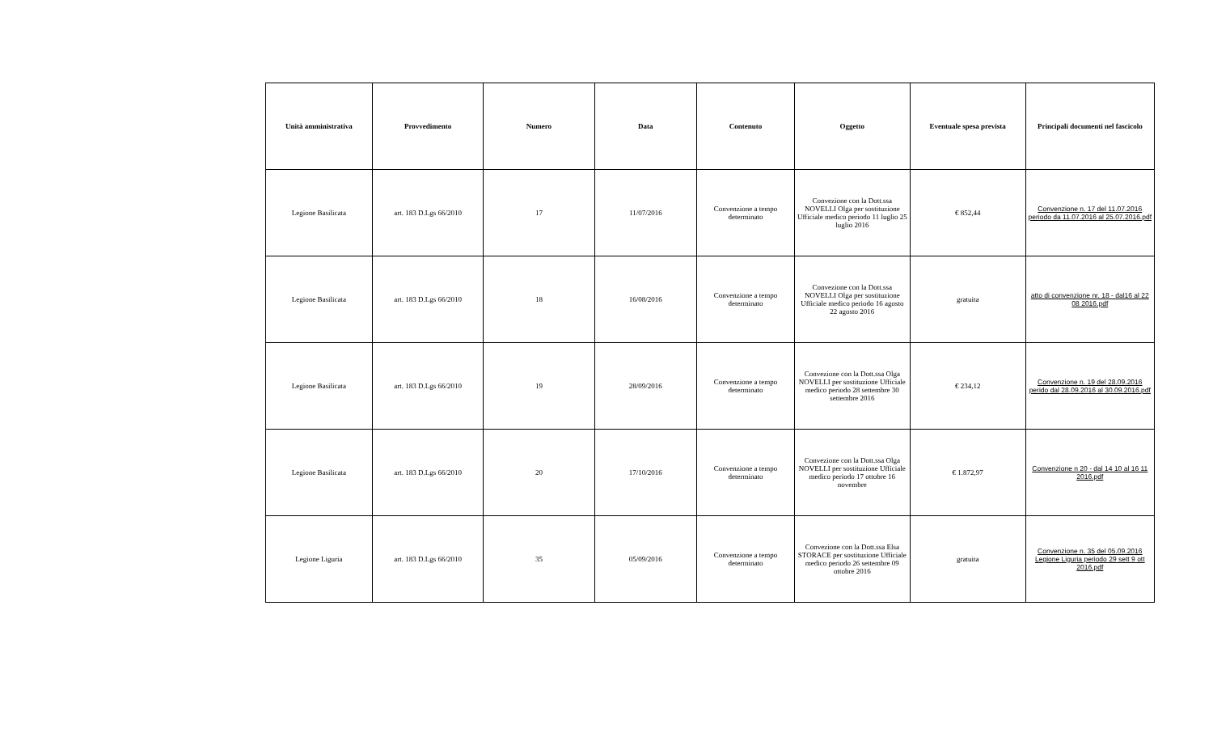| Unità amministrativa | Provvedimento | Numero | Data | Contenuto | Oggetto | Eventuale spesa prevista | Principali documenti nel fascicolo |
| --- | --- | --- | --- | --- | --- | --- | --- |
| Legione Basilicata | art. 183 D.Lgs 66/2010 | 17 | 11/07/2016 | Convenzione a tempo determinato | Convezione con la Dott.ssa NOVELLI Olga per sostituzione Ufficiale medico periodo 11 luglio 25 luglio 2016 | € 852,44 | Convenzione n. 17 del 11.07.2016 periodo da 11.07.2016 al 25.07.2016.pdf |
| Legione Basilicata | art. 183 D.Lgs 66/2010 | 18 | 16/08/2016 | Convenzione a tempo determinato | Convezione con la Dott.ssa NOVELLI Olga per sostituzione Ufficiale medico periodo 16 agosto 22 agosto 2016 | gratuita | atto di convenzione nr. 18 - dal16 al 22 08 2016.pdf |
| Legione Basilicata | art. 183 D.Lgs 66/2010 | 19 | 28/09/2016 | Convenzione a tempo determinato | Convezione con la Dott.ssa Olga NOVELLI per sostituzione Ufficiale medico periodo 28 settembre 30 settembre 2016 | € 234,12 | Convenzione n. 19 del 28.09.2016 perido dal 28.09.2016 al 30.09.2016.pdf |
| Legione Basilicata | art. 183 D.Lgs 66/2010 | 20 | 17/10/2016 | Convenzione a tempo determinato | Convezione con la Dott.ssa Olga NOVELLI per sostituzione Ufficiale medico periodo 17 ottobre 16 novembre | € 1.872,97 | Convenzione n 20 - dal 14 10 al 16 11 2016.pdf |
| Legione Liguria | art. 183 D.Lgs 66/2010 | 35 | 05/09/2016 | Convenzione a tempo determinato | Convezione con la Dott.ssa Elsa STORACE per sostituzione Ufficiale medico periodo 26 settembre 09 ottobre 2016 | gratuita | Convenzione n. 35 del 05.09.2016 Legione Liguria periodo 29 sett 9 ott 2016.pdf |